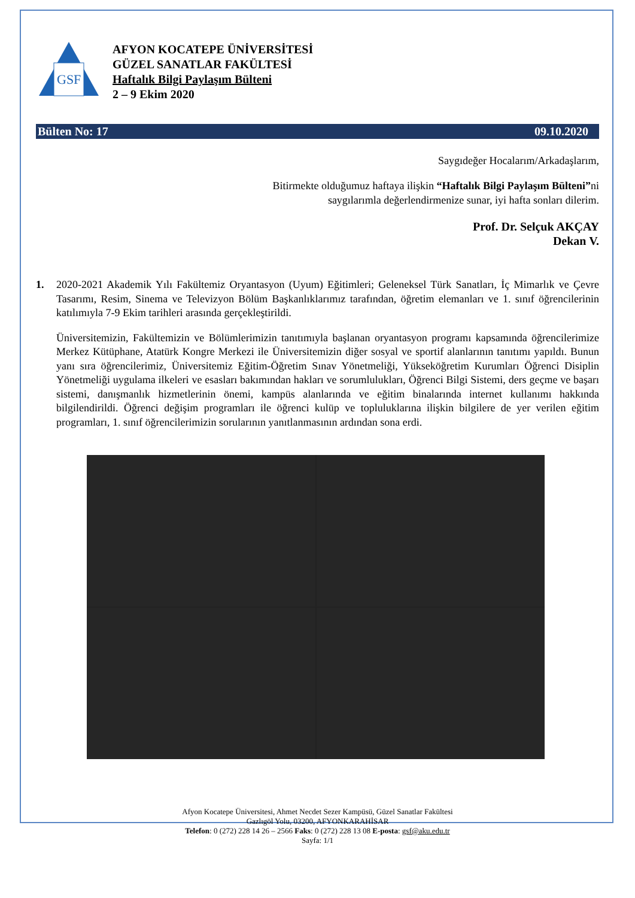GSF
AFYON KOCATEPE ÜNİVERSİTESİ
GÜZEL SANATLAR FAKÜLTESİ
Haftalık Bilgi Paylaşım Bülteni
2 – 9 Ekim 2020
Bülten No: 17 09.10.2020
Saygıdeğer Hocalarım/Arkadaşlarım,
Bitirmekte olduğumuz haftaya ilişkin “Haftalık Bilgi Paylaşım Bülteni”ni
saygılarımla değerlendirmenize sunar, iyi hafta sonları dilerim.
Prof. Dr. Selçuk AKÇAY
Dekan V.
1. 2020-2021 Akademik Yılı Fakültemiz Oryantasyon (Uyum) Eğitimleri; Geleneksel Türk Sanatları, İç Mimarlık ve Çevre Tasarımı, Resim, Sinema ve Televizyon Bölüm Başkanlıklarımız tarafından, öğretim elemanları ve 1. sınıf öğrencilerinin katılımıyla 7-9 Ekim tarihleri arasında gerçekleştirildi.
Üniversitemizin, Fakültemizin ve Bölümlerimizin tanıtımıyla başlanan oryantasyon programı kapsamında öğrencilerimize Merkez Kütüphane, Atatürk Kongre Merkezi ile Üniversitemizin diğer sosyal ve sportif alanlarının tanıtımı yapıldı. Bunun yanı sıra öğrencilerimiz, Üniversitemiz Eğitim-Öğretim Sınav Yönetmeliği, Yükseköğretim Kurumları Öğrenci Disiplin Yönetmeliği uygulama ilkeleri ve esasları bakımından hakları ve sorumlulukları, Öğrenci Bilgi Sistemi, ders geçme ve başarı sistemi, danışmanlık hizmetlerinin önemi, kampüs alanlarında ve eğitim binalarında internet kullanımı hakkında bilgilendirildi. Öğrenci değişim programları ile öğrenci kulüp ve topluluklarına ilişkin bilgilere de yer verilen eğitim programları, 1. sınıf öğrencilerimizin sorularının yanıtlanmasının ardından sona erdi.
Afyon Kocatepe Üniversitesi, Ahmet Necdet Sezer Kampüsü, Güzel Sanatlar Fakültesi
Gazlıgöl Yolu, 03200, AFYONKARAHİSAR
Telefon: 0 (272) 228 14 26 – 2566 Faks: 0 (272) 228 13 08 E-posta: gsf@aku.edu.tr
Sayfa: 1/1